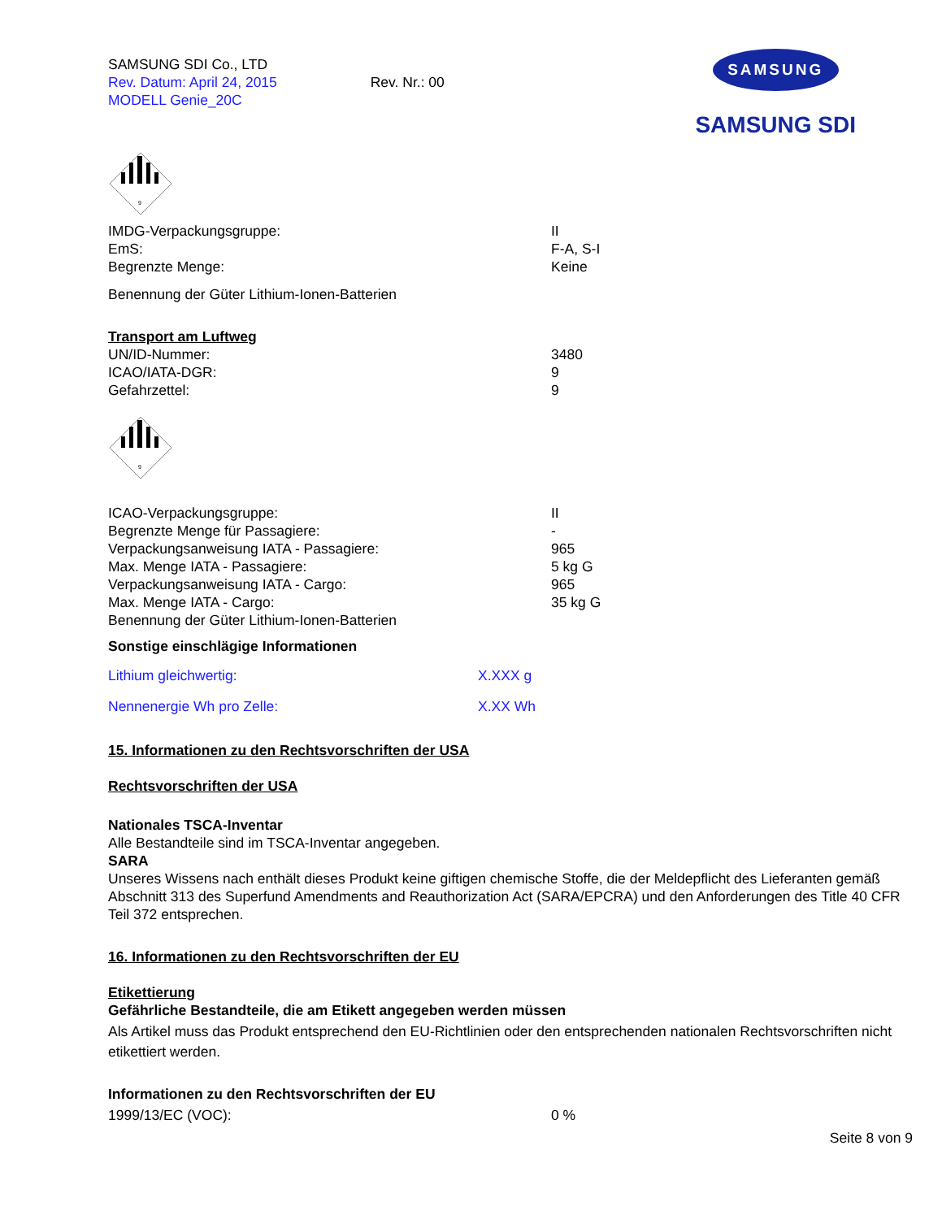SAMSUNG SDI Co., LTD
Rev. Datum: April 24, 2015 Rev. Nr.: 00
MODELL Genie_20C
SAMSUNG
SAMSUNG SDI
9
| IMDG-Verpackungsgruppe: | II |
| EmS: | F-A, S-I |
| Begrenzte Menge: | Keine |
Benennung der Güter Lithium-Ionen-Batterien
Transport am Luftweg
| UN/ID-Nummer: | 3480 |
| ICAO/IATA-DGR: | 9 |
| Gefahrzettel: | 9 |
9
| ICAO-Verpackungsgruppe: | II |
| Begrenzte Menge für Passagiere: | - |
| Verpackungsanweisung IATA - Passagiere: | 965 |
| Max. Menge IATA - Passagiere: | 5 kg G |
| Verpackungsanweisung IATA - Cargo: | 965 |
| Max. Menge IATA - Cargo: | 35 kg G |
Benennung der Güter Lithium-Ionen-Batterien
Sonstige einschlägige Informationen
| Lithium gleichwertig: | X.XXX g |
| Nennenergie Wh pro Zelle: | X.XX Wh |
15. Informationen zu den Rechtsvorschriften der USA
Rechtsvorschriften der USA
Nationales TSCA-Inventar
Alle Bestandteile sind im TSCA-Inventar angegeben.
SARA
Unseres Wissens nach enthält dieses Produkt keine giftigen chemische Stoffe, die der Meldepflicht des Lieferanten gemäß Abschnitt 313 des Superfund Amendments and Reauthorization Act (SARA/EPCRA) und den Anforderungen des Title 40 CFR Teil 372 entsprechen.
16. Informationen zu den Rechtsvorschriften der EU
Etikettierung
Gefährliche Bestandteile, die am Etikett angegeben werden müssen
Als Artikel muss das Produkt entsprechend den EU-Richtlinien oder den entsprechenden nationalen Rechtsvorschriften nicht etikettiert werden.
Informationen zu den Rechtsvorschriften der EU
| 1999/13/EC (VOC): | 0 % |
Seite 8 von 9